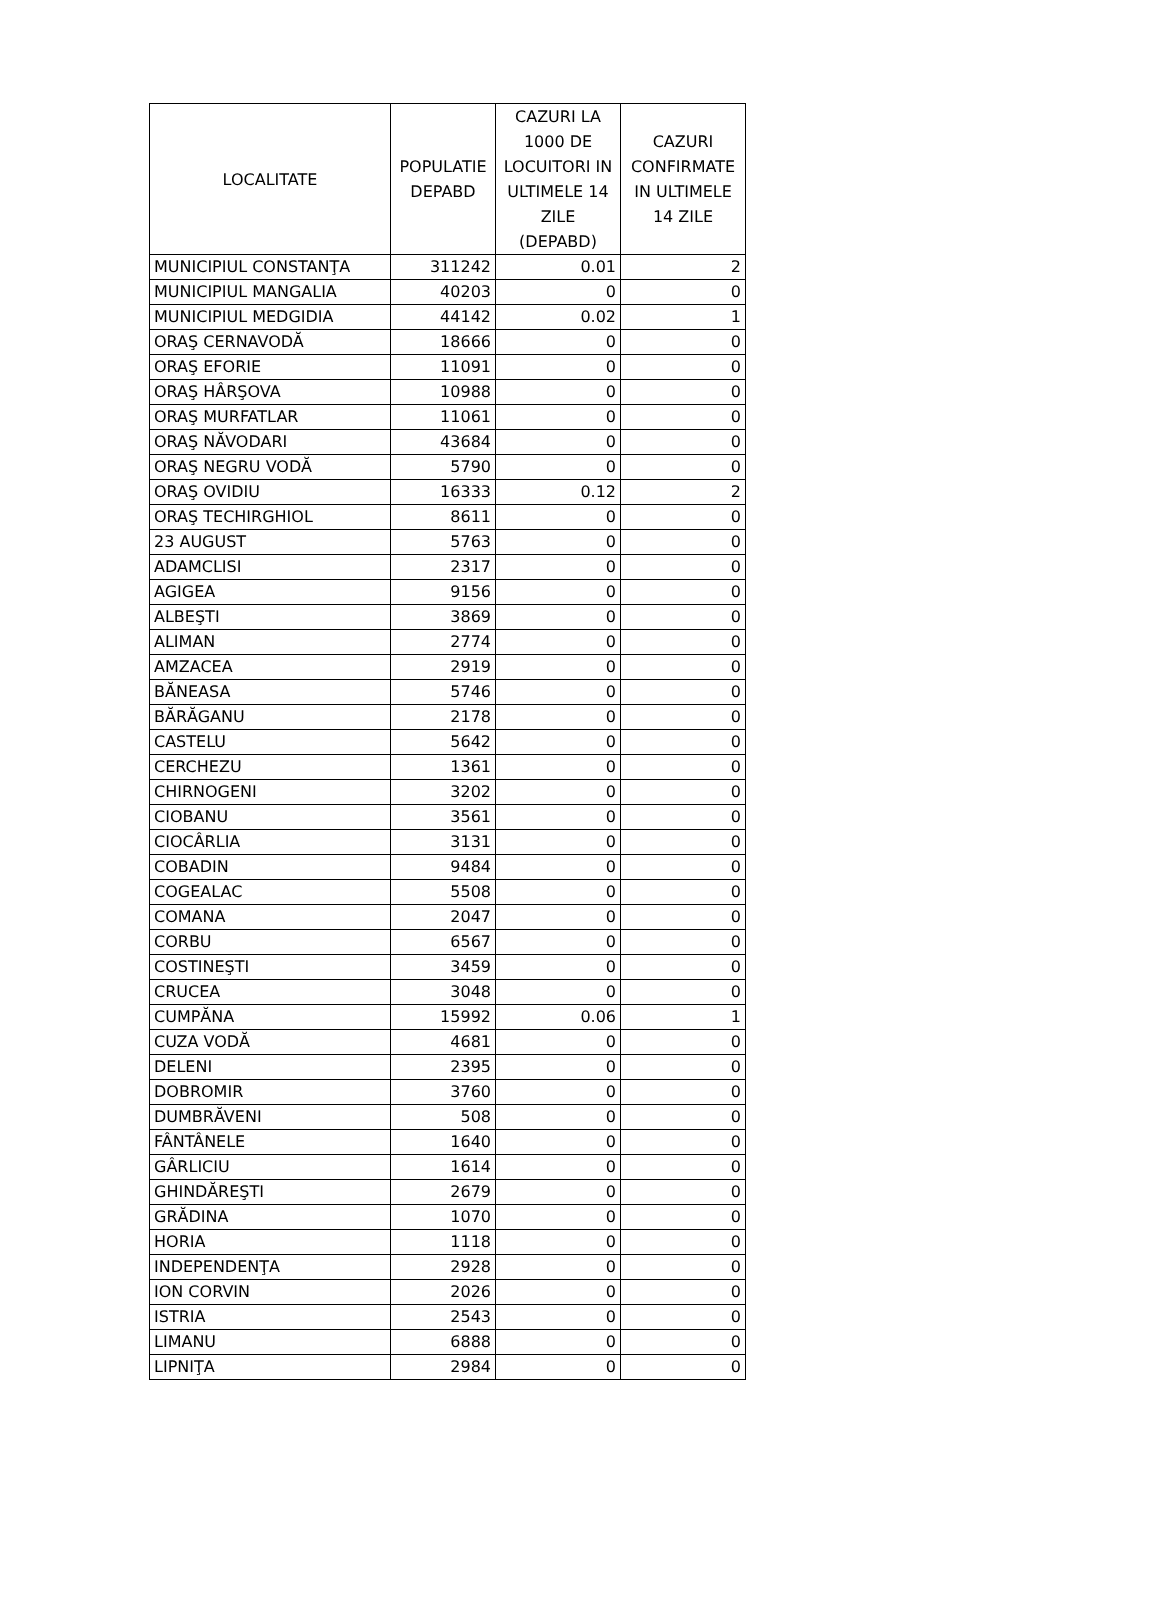| LOCALITATE | POPULATIE DEPABD | CAZURI LA 1000 DE LOCUITORI IN ULTIMELE 14 ZILE (DEPABD) | CAZURI CONFIRMATE IN ULTIMELE 14 ZILE |
| --- | --- | --- | --- |
| MUNICIPIUL CONSTANŢA | 311242 | 0.01 | 2 |
| MUNICIPIUL MANGALIA | 40203 | 0 | 0 |
| MUNICIPIUL MEDGIDIA | 44142 | 0.02 | 1 |
| ORAŞ CERNAVODĂ | 18666 | 0 | 0 |
| ORAŞ EFORIE | 11091 | 0 | 0 |
| ORAŞ HÂRŞOVA | 10988 | 0 | 0 |
| ORAŞ MURFATLAR | 11061 | 0 | 0 |
| ORAŞ NĂVODARI | 43684 | 0 | 0 |
| ORAŞ NEGRU VODĂ | 5790 | 0 | 0 |
| ORAŞ OVIDIU | 16333 | 0.12 | 2 |
| ORAŞ TECHIRGHIOL | 8611 | 0 | 0 |
| 23 AUGUST | 5763 | 0 | 0 |
| ADAMCLISI | 2317 | 0 | 0 |
| AGIGEA | 9156 | 0 | 0 |
| ALBEŞTI | 3869 | 0 | 0 |
| ALIMAN | 2774 | 0 | 0 |
| AMZACEA | 2919 | 0 | 0 |
| BĂNEASA | 5746 | 0 | 0 |
| BĂRĂGANU | 2178 | 0 | 0 |
| CASTELU | 5642 | 0 | 0 |
| CERCHEZU | 1361 | 0 | 0 |
| CHIRNOGENI | 3202 | 0 | 0 |
| CIOBANU | 3561 | 0 | 0 |
| CIOCÂRLIA | 3131 | 0 | 0 |
| COBADIN | 9484 | 0 | 0 |
| COGEALAC | 5508 | 0 | 0 |
| COMANA | 2047 | 0 | 0 |
| CORBU | 6567 | 0 | 0 |
| COSTINEŞTI | 3459 | 0 | 0 |
| CRUCEA | 3048 | 0 | 0 |
| CUMPĂNA | 15992 | 0.06 | 1 |
| CUZA VODĂ | 4681 | 0 | 0 |
| DELENI | 2395 | 0 | 0 |
| DOBROMIR | 3760 | 0 | 0 |
| DUMBRĂVENI | 508 | 0 | 0 |
| FÂNTÂNELE | 1640 | 0 | 0 |
| GÂRLICIU | 1614 | 0 | 0 |
| GHINDĂREŞTI | 2679 | 0 | 0 |
| GRĂDINA | 1070 | 0 | 0 |
| HORIA | 1118 | 0 | 0 |
| INDEPENDENŢA | 2928 | 0 | 0 |
| ION CORVIN | 2026 | 0 | 0 |
| ISTRIA | 2543 | 0 | 0 |
| LIMANU | 6888 | 0 | 0 |
| LIPNIŢA | 2984 | 0 | 0 |